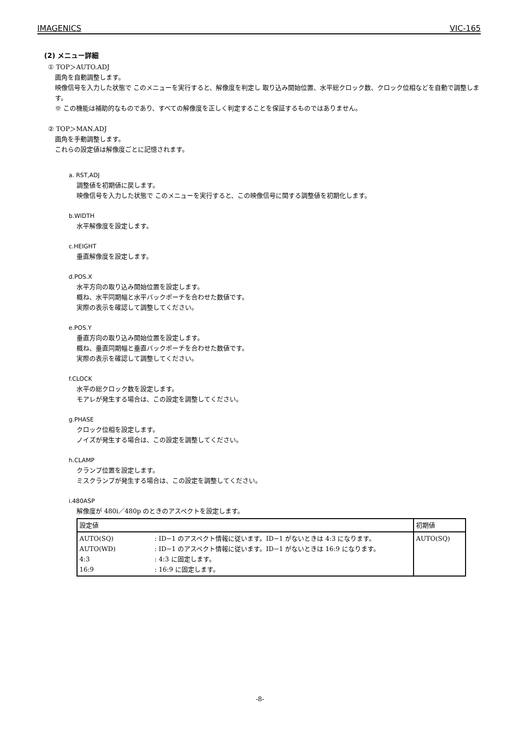IMAGENICS VIC-165
(2) メニュー詳細
① TOP＞AUTO.ADJ
画角を自動調整します。
映像信号を入力した状態で このメニューを実行すると、解像度を判定し 取り込み開始位置、水平総クロック数、クロック位相などを自動で調整します。
※ この機能は補助的なものであり、すべての解像度を正しく判定することを保証するものではありません。
② TOP＞MAN.ADJ
画角を手動調整します。
これらの設定値は解像度ごとに記憶されます。
a. RST,ADJ
調整値を初期値に戻します。
映像信号を入力した状態で このメニューを実行すると、この映像信号に関する調整値を初期化します。
b.WIDTH
水平解像度を設定します。
c.HEIGHT
垂直解像度を設定します。
d.POS.X
水平方向の取り込み開始位置を設定します。
概ね、水平同期幅と水平バックポーチを合わせた数値です。
実際の表示を確認して調整してください。
e.POS.Y
垂直方向の取り込み開始位置を設定します。
概ね、垂直同期幅と垂直バックポーチを合わせた数値です。
実際の表示を確認して調整してください。
f.CLOCK
水平の総クロック数を設定します。
モアレが発生する場合は、この設定を調整してください。
g.PHASE
クロック位相を設定します。
ノイズが発生する場合は、この設定を調整してください。
h.CLAMP
クランプ位置を設定します。
ミスクランプが発生する場合は、この設定を調整してください。
i.480ASP
解像度が 480i／480p のときのアスペクトを設定します。
| 設定値 | | 初期値 |
| AUTO(SQ) AUTO(WD) 4:3 16:9 | : ID−1 のアスペクト情報に従います。ID−1 がないときは 4:3 になります。 : ID−1 のアスペクト情報に従います。ID−1 がないときは 16:9 になります。 : 4:3 に固定します。 : 16:9 に固定します。 | AUTO(SQ) |
-8-